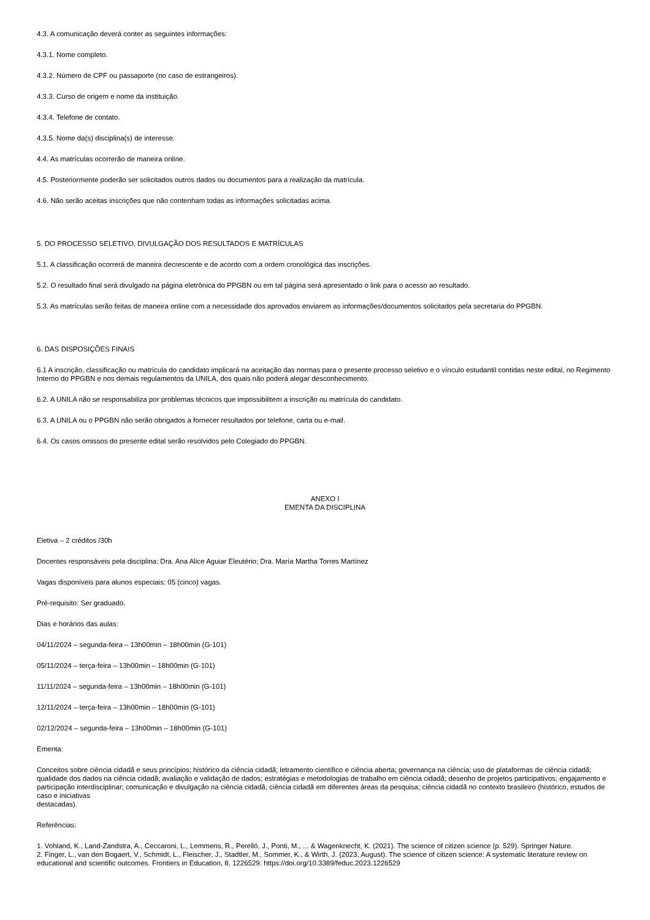4.3. A comunicação deverá conter as seguintes informações:
4.3.1. Nome completo.
4.3.2. Número de CPF ou passaporte (no caso de estrangeiros).
4.3.3. Curso de origem e nome da instituição.
4.3.4. Telefone de contato.
4.3.5. Nome da(s) disciplina(s) de interesse.
4.4. As matrículas ocorrerão de maneira online.
4.5. Posteriormente poderão ser solicitados outros dados ou documentos para a realização da matrícula.
4.6. Não serão aceitas inscrições que não contenham todas as informações solicitadas acima.
5. DO PROCESSO SELETIVO, DIVULGAÇÃO DOS RESULTADOS E MATRÍCULAS
5.1. A classificação ocorrerá de maneira decrescente e de acordo com a ordem cronológica das inscrições.
5.2. O resultado final será divulgado na página eletrônica do PPGBN ou em tal página será apresentado o link para o acesso ao resultado.
5.3. As matrículas serão feitas de maneira online com a necessidade dos aprovados enviarem as informações/documentos solicitados pela secretaria do PPGBN.
6. DAS DISPOSIÇÕES FINAIS
6.1 A inscrição, classificação ou matrícula do candidato implicará na aceitação das normas para o presente processo seletivo e o vínculo estudantil contidas neste edital, no Regimento Interno do PPGBN e nos demais regulamentos da UNILA, dos quais não poderá alegar desconhecimento.
6.2. A UNILA não se responsabiliza por problemas técnicos que impossibilitem a inscrição ou matrícula do candidato.
6.3. A UNILA ou o PPGBN não serão obrigados a fornecer resultados por telefone, carta ou e-mail.
6.4. Os casos omissos do presente edital serão resolvidos pelo Colegiado do PPGBN.
ANEXO I
EMENTA DA DISCIPLINA
Eletiva – 2 créditos /30h
Docentes responsáveis pela disciplina: Dra. Ana Alice Aguiar Eleutério; Dra. María Martha Torres Martínez
Vagas disponíveis para alunos especiais: 05 (cinco) vagas.
Pré-requisito: Ser graduado.
Dias e horários das aulas:
04/11/2024 – segunda-feira – 13h00min – 18h00min (G-101)
05/11/2024 – terça-feira – 13h00min – 18h00min (G-101)
11/11/2024 – segunda-feira – 13h00min – 18h00min (G-101)
12/11/2024 – terça-feira – 13h00min – 18h00min (G-101)
02/12/2024 – segunda-feira – 13h00min – 18h00min (G-101)
Ementa:
Conceitos sobre ciência cidadã e seus princípios; histórico da ciência cidadã; letramento científico e ciência aberta; governança na ciência; uso de plataformas de ciência cidadã; qualidade dos dados na ciência cidadã; avaliação e validação de dados; estratégias e metodologias de trabalho em ciência cidadã; desenho de projetos participativos; engajamento e participação interdisciplinar; comunicação e divulgação na ciência cidadã; ciência cidadã em diferentes áreas da pesquisa; ciência cidadã no contexto brasileiro (histórico, estudos de caso e iniciativas
destacadas).
Referências:
1. Vohland, K., Land-Zandstra, A., Ceccaroni, L., Lemmens, R., Perelló, J., Ponti, M., ... & Wagenknecht, K. (2021). The science of citizen science (p. 529). Springer Nature.
2. Finger, L., van den Bogaert, V., Schmidt, L., Fleischer, J., Stadtler, M., Sommer, K., & Wirth, J. (2023, August). The science of citizen science: A systematic literature review on educational and scientific outcomes. Frontiers in Education, 8, 1226529. https://doi.org/10.3389/feduc.2023.1226529